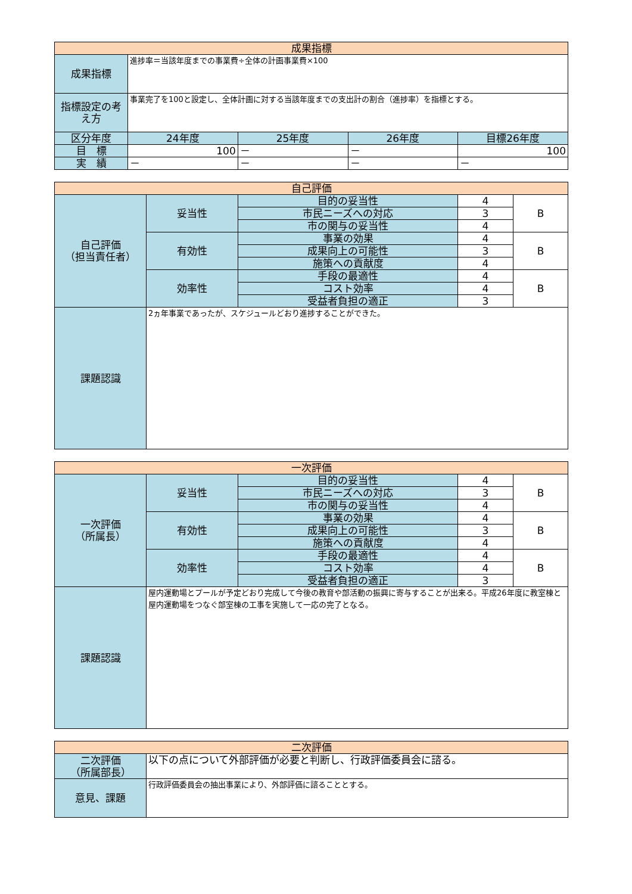| 成果指標 | | | | |
| --- | --- | --- | --- | --- |
| 成果指標 | 進捗率＝当該年度までの事業費÷全体の計画事業費×100 | | | |
| 指標設定の考え方 | 事業完了を100と設定し、全体計画に対する当該年度までの支出計の割合（進捗率）を指標とする。 | | | |
| 区分年度 | 24年度 | 25年度 | 26年度 | 目標26年度 |
| 目 標 | 100 | － | － | 100 |
| 実 績 | － | － | － | － |
| 自己評価 | | | | |
| --- | --- | --- | --- | --- |
| 自己評価 （担当責任者） | 妥当性 | 目的の妥当性 | 4 | B |
| | | 市民ニーズへの対応 | 3 | |
| | | 市の関与の妥当性 | 4 | |
| | 有効性 | 事業の効果 | 4 | B |
| | | 成果向上の可能性 | 3 | |
| | | 施策への貢献度 | 4 | |
| | 効率性 | 手段の最適性 | 4 | B |
| | | コスト効率 | 4 | |
| | | 受益者負担の適正 | 3 | |
| 課題認識 | 2ヵ年事業であったが、スケジュールどおり進捗することができた。 | | | |
| 一次評価 | | | | |
| --- | --- | --- | --- | --- |
| 一次評価 （所属長） | 妥当性 | 目的の妥当性 | 4 | B |
| | | 市民ニーズへの対応 | 3 | |
| | | 市の関与の妥当性 | 4 | |
| | 有効性 | 事業の効果 | 4 | B |
| | | 成果向上の可能性 | 3 | |
| | | 施策への貢献度 | 4 | |
| | 効率性 | 手段の最適性 | 4 | B |
| | | コスト効率 | 4 | |
| | | 受益者負担の適正 | 3 | |
| 課題認識 | 屋内運動場とプールが予定どおり完成して今後の教育や部活動の振興に寄与することが出来る。平成26年度に教室棟と屋内運動場をつなぐ部室棟の工事を実施して一応の完了となる。 | | | |
| 二次評価 | |
| --- | --- |
| 二次評価 （所属部長） | 以下の点について外部評価が必要と判断し、行政評価委員会に諮る。 |
| 意見、課題 | 行政評価委員会の抽出事業により、外部評価に諮ることとする。 |